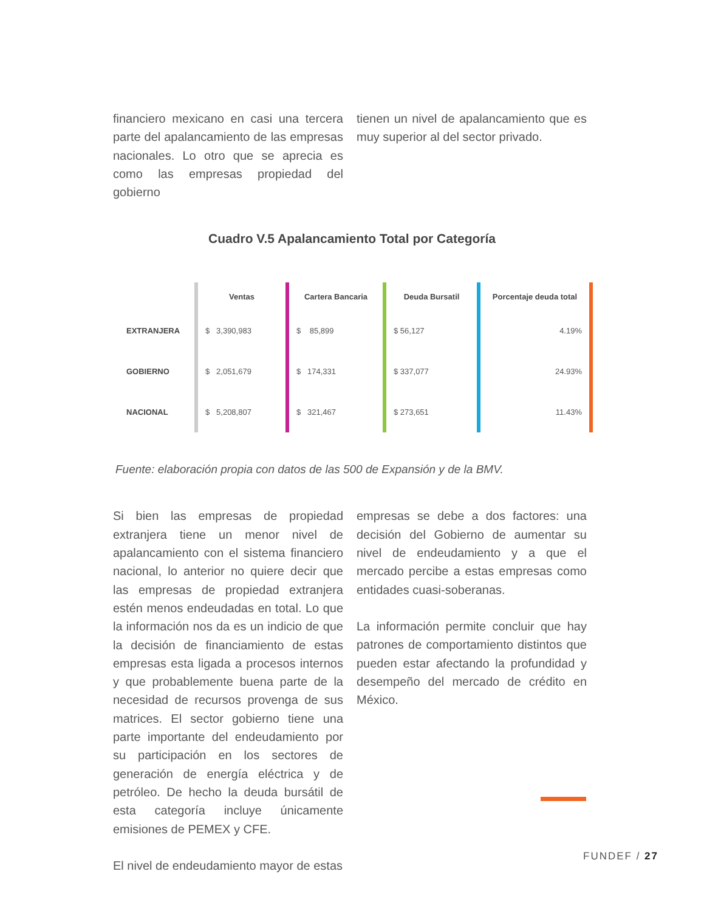financiero mexicano en casi una tercera parte del apalancamiento de las empresas nacionales. Lo otro que se aprecia es como las empresas propiedad del gobierno
tienen un nivel de apalancamiento que es muy superior al del sector privado.
Cuadro V.5 Apalancamiento Total por Categoría
| | Ventas | Cartera Bancaria | Deuda Bursatil | Porcentaje deuda total |
| --- | --- | --- | --- | --- |
| EXTRANJERA | $ 3,390,983 | $ 85,899 | $ 56,127 | 4.19% |
| GOBIERNO | $ 2,051,679 | $ 174,331 | $ 337,077 | 24.93% |
| NACIONAL | $ 5,208,807 | $ 321,467 | $ 273,651 | 11.43% |
Fuente: elaboración propia con datos de las 500 de Expansión y de la BMV.
Si bien las empresas de propiedad extranjera tiene un menor nivel de apalancamiento con el sistema financiero nacional, lo anterior no quiere decir que las empresas de propiedad extranjera estén menos endeudadas en total. Lo que la información nos da es un indicio de que la decisión de financiamiento de estas empresas esta ligada a procesos internos y que probablemente buena parte de la necesidad de recursos provenga de sus matrices. El sector gobierno tiene una parte importante del endeudamiento por su participación en los sectores de generación de energía eléctrica y de petróleo. De hecho la deuda bursátil de esta categoría incluye únicamente emisiones de PEMEX y CFE.
El nivel de endeudamiento mayor de estas
empresas se debe a dos factores: una decisión del Gobierno de aumentar su nivel de endeudamiento y a que el mercado percibe a estas empresas como entidades cuasi-soberanas.
La información permite concluir que hay patrones de comportamiento distintos que pueden estar afectando la profundidad y desempeño del mercado de crédito en México.
FUNDEF / 27